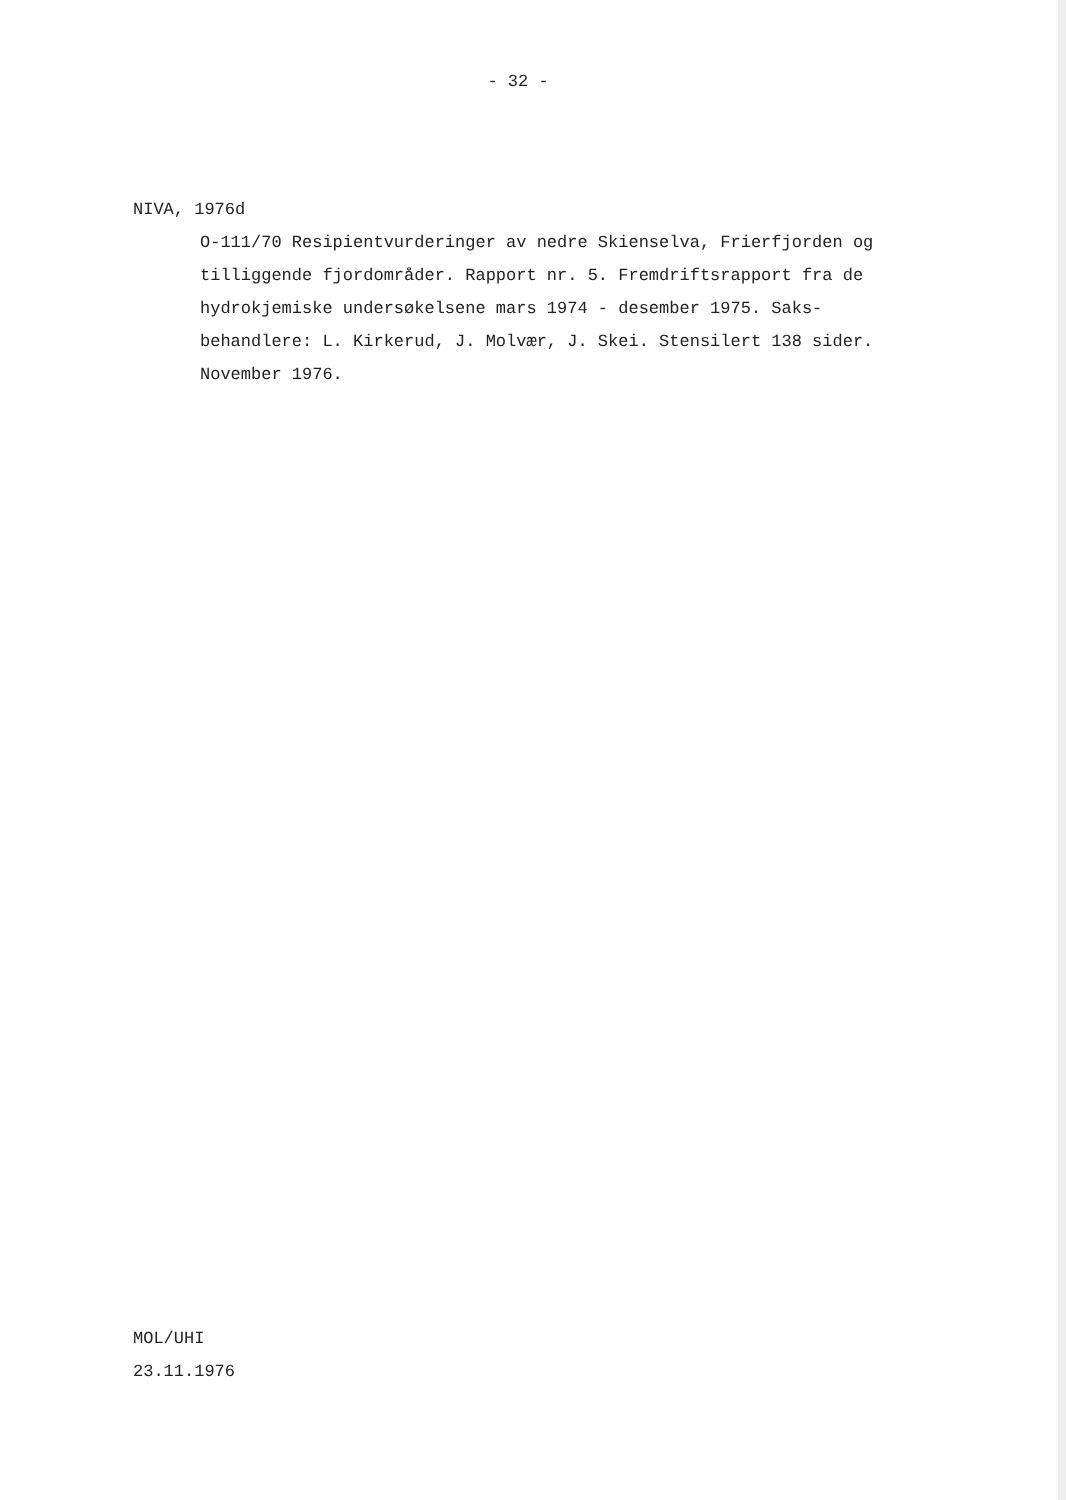- 32 -
NIVA, 1976d
O-111/70 Resipientvurderinger av nedre Skienselva, Frierfjorden og tilliggende fjordområder. Rapport nr. 5. Fremdriftsrapport fra de hydrokjemiske undersøkelsene mars 1974 - desember 1975. Saks-behandlere: L. Kirkerud, J. Molvær, J. Skei. Stensilert 138 sider. November 1976.
MOL/UHI
23.11.1976